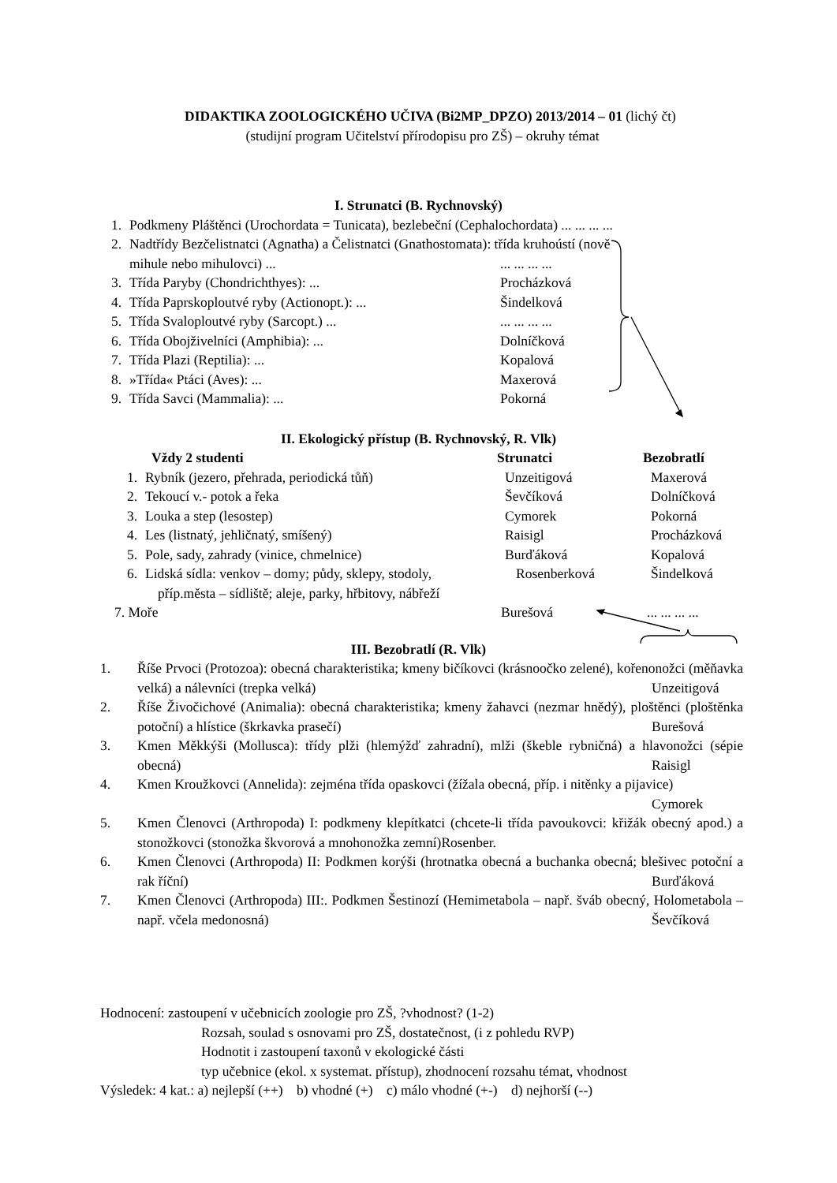DIDAKTIKA ZOOLOGICKÉHO UČIVA (Bi2MP_DPZO) 2013/2014 – 01 (lichý čt)
(studijní program Učitelství přírodopisu pro ZŠ) – okruhy témat
I. Strunatci (B. Rychnovský)
1. Podkmeny Pláštěnci (Urochordata = Tunicata), bezlebeční (Cephalochordata) ... ... ... ...
2. Nadtřídy Bezčelistnatci (Agnatha) a Čelistnatci (Gnathostomata): třída kruhoústí (nově
mihule nebo mihulovci) ...... ... ... ...
3. Třída Paryby (Chondrichthyes): ... Procházková
4. Třída Paprskoploutvé ryby (Actionopt.): ... Šindelková
5. Třída Svaloploutvé ryby (Sarcopt.) ...... ... ... ...
6. Třída Obojživelníci (Amphibia): ... Dolníčková
7. Třída Plazi (Reptilia): ... Kopalová
8. »Třída« Ptáci (Aves): ... Maxerová
9. Třída Savci (Mammalia): ... Pokorná
II. Ekologický přístup (B. Rychnovský, R. Vlk)
Vždy 2 studenti Strunatci Bezobratlí
1. Rybník (jezero, přehrada, periodická tůň) Unzeitigová Maxerová
2. Tekoucí v.- potok a řeka Ševčíková Dolníčková
3. Louka a step (lesostep) Cymorek Pokorná
4. Les (listnatý, jehličnatý, smíšený) Raisigl Procházková
5. Pole, sady, zahrady (vinice, chmelnice) Burďáková Kopalová
6. Lidská sídla: venkov – domy; půdy, sklepy, stodoly, Rosenberková Šindelková
příp.města – sídliště; aleje, parky, hřbitovy, nábřeží
7. Moře Burešová... ... ... ...
III. Bezobratlí (R. Vlk)
1. Říše Prvoci (Protozoa): obecná charakteristika; kmeny bičíkovci (krásnoočko zelené), kořenonožci (měňavka velká) a nálevníci (trepka velká) Unzeitigová
2. Říše Živočichové (Animalia): obecná charakteristika; kmeny žahavci (nezmar hnědý), ploštěnci (ploštěnka potoční) a hlístice (škrkavka prasečí) Burešová
3. Kmen Měkkýši (Mollusca): třídy plži (hlemýžď zahradní), mlži (škeble rybničná) a hlavonožci (sépie obecná) Raisigl
4. Kmen Kroužkovci (Annelida): zejména třída opaskovci (žížala obecná, příp. i nitěnky a pijavice) Cymorek
5. Kmen Členovci (Arthropoda) I: podkmeny klepítkatci (chcete-li třída pavoukovci: křižák obecný apod.) a stonožkovci (stonožka škvorová a mnohonožka zemní)Rosenber.
6. Kmen Členovci (Arthropoda) II: Podkmen korýši (hrotnatka obecná a buchanka obecná; blešivec potoční a rak říční) Burďáková
7. Kmen Členovci (Arthropoda) III:. Podkmen Šestinozí (Hemimetabola – např. šváb obecný, Holometabola – např. včela medonosná) Ševčíková
Hodnocení: zastoupení v učebnicích zoologie pro ZŠ, ?vhodnost? (1-2)
Rozsah, soulad s osnovami pro ZŠ, dostatečnost, (i z pohledu RVP)
Hodnotit i zastoupení taxonů v ekologické části
typ učebnice (ekol. x systemat. přístup), zhodnocení rozsahu témat, vhodnost
Výsledek: 4 kat.: a) nejlepší (++) b) vhodné (+) c) málo vhodné (+-) d) nejhorší (--)